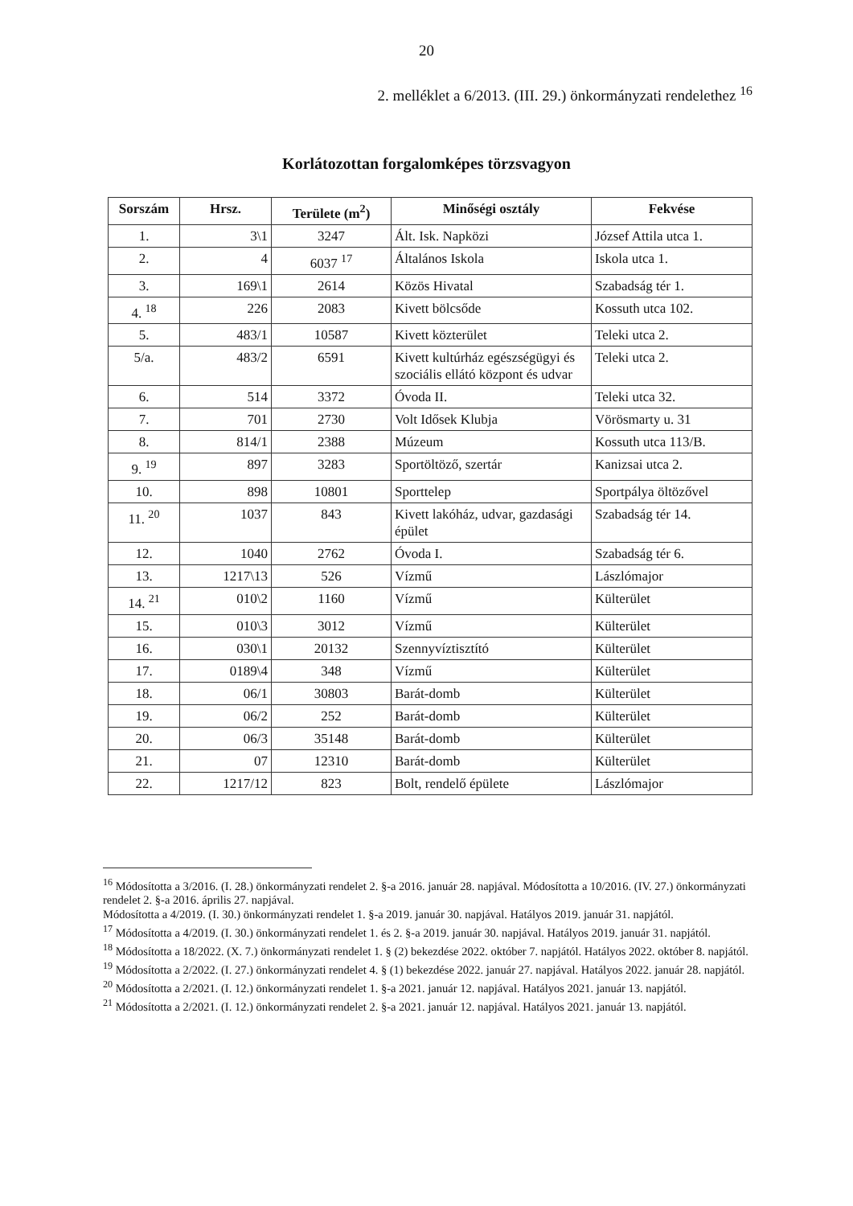20
2. melléklet a 6/2013. (III. 29.) önkormányzati rendelethez <sup>16</sup>
Korlátozottan forgalomképes törzsvagyon
| Sorszám | Hrsz. | Területe (m<sup>2</sup>) | Minőségi osztály | Fekvése |
| --- | --- | --- | --- | --- |
| 1. | 3\1 | 3247 | Ált. Isk. Napközi | József Attila utca 1. |
| 2. | 4 | 6037 <sup>17</sup> | Általános Iskola | Iskola utca 1. |
| 3. | 169\1 | 2614 | Közös Hivatal | Szabadság tér 1. |
| 4. <sup>18</sup> | 226 | 2083 | Kivett bölcsőde | Kossuth utca 102. |
| 5. | 483/1 | 10587 | Kivett közterület | Teleki utca 2. |
| 5/a. | 483/2 | 6591 | Kivett kultúrház egészségügyi és szociális ellátó központ és udvar | Teleki utca 2. |
| 6. | 514 | 3372 | Óvoda II. | Teleki utca 32. |
| 7. | 701 | 2730 | Volt Idősek Klubja | Vörösmarty u. 31 |
| 8. | 814/1 | 2388 | Múzeum | Kossuth utca 113/B. |
| 9. <sup>19</sup> | 897 | 3283 | Sportöltöző, szertár | Kanizsai utca 2. |
| 10. | 898 | 10801 | Sporttelep | Sportpálya öltözővel |
| 11. <sup>20</sup> | 1037 | 843 | Kivett lakóház, udvar, gazdasági épület | Szabadság tér 14. |
| 12. | 1040 | 2762 | Óvoda I. | Szabadság tér 6. |
| 13. | 1217\13 | 526 | Vízmű | Lászlómajor |
| 14. <sup>21</sup> | 010\2 | 1160 | Vízmű | Külterület |
| 15. | 010\3 | 3012 | Vízmű | Külterület |
| 16. | 030\1 | 20132 | Szennyvíztisztító | Külterület |
| 17. | 0189\4 | 348 | Vízmű | Külterület |
| 18. | 06/1 | 30803 | Barát-domb | Külterület |
| 19. | 06/2 | 252 | Barát-domb | Külterület |
| 20. | 06/3 | 35148 | Barát-domb | Külterület |
| 21. | 07 | 12310 | Barát-domb | Külterület |
| 22. | 1217/12 | 823 | Bolt, rendelő épülete | Lászlómajor |
<sup>16</sup> Módosította a 3/2016. (I. 28.) önkormányzati rendelet 2. §-a 2016. január 28. napjával. Módosította a 10/2016. (IV. 27.) önkormányzati rendelet 2. §-a 2016. április 27. napjával.
Módosította a 4/2019. (I. 30.) önkormányzati rendelet 1. §-a 2019. január 30. napjával. Hatályos 2019. január 31. napjától.
<sup>17</sup> Módosította a 4/2019. (I. 30.) önkormányzati rendelet 1. és 2. §-a 2019. január 30. napjával. Hatályos 2019. január 31. napjától.
<sup>18</sup> Módosította a 18/2022. (X. 7.) önkormányzati rendelet 1. § (2) bekezdése 2022. október 7. napjától. Hatályos 2022. október 8. napjától.
<sup>19</sup> Módosította a 2/2022. (I. 27.) önkormányzati rendelet 4. § (1) bekezdése 2022. január 27. napjával. Hatályos 2022. január 28. napjától.
<sup>20</sup> Módosította a 2/2021. (I. 12.) önkormányzati rendelet 1. §-a 2021. január 12. napjával. Hatályos 2021. január 13. napjától.
<sup>21</sup> Módosította a 2/2021. (I. 12.) önkormányzati rendelet 2. §-a 2021. január 12. napjával. Hatályos 2021. január 13. napjától.